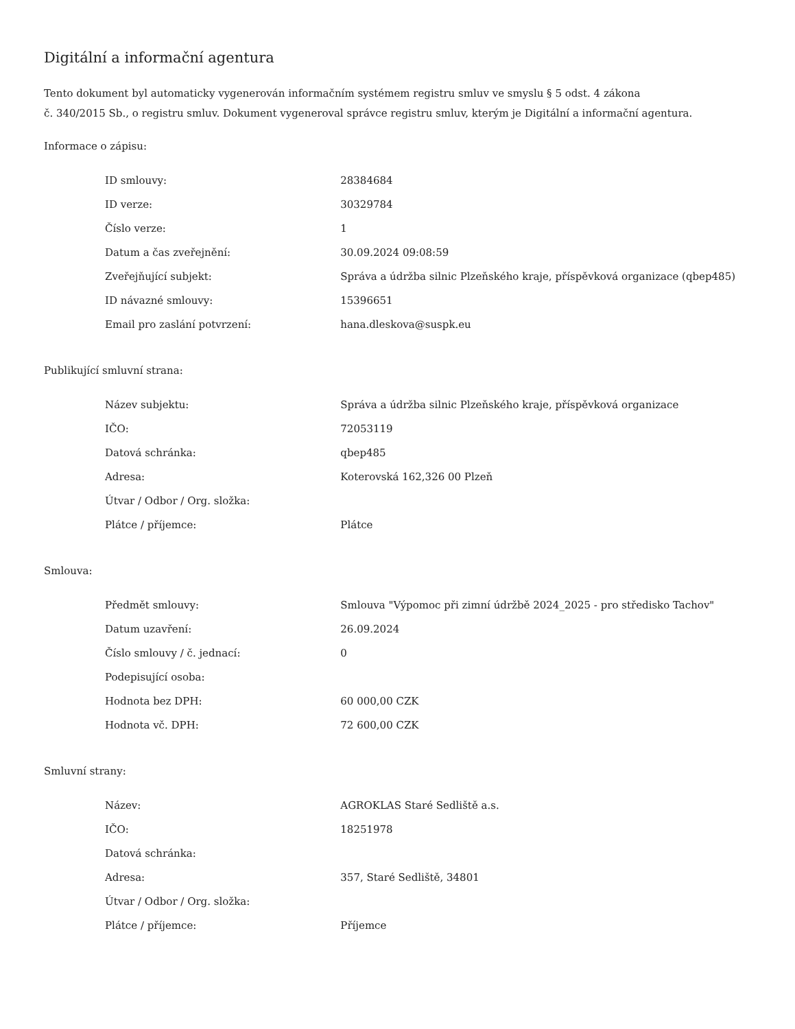Digitální a informační agentura
Tento dokument byl automaticky vygenerován informačním systémem registru smluv ve smyslu § 5 odst. 4 zákona
č. 340/2015 Sb., o registru smluv. Dokument vygeneroval správce registru smluv, kterým je Digitální a informační agentura.
Informace o zápisu:
| ID smlouvy: | 28384684 |
| ID verze: | 30329784 |
| Číslo verze: | 1 |
| Datum a čas zveřejnění: | 30.09.2024 09:08:59 |
| Zveřejňující subjekt: | Správa a údržba silnic Plzeňského kraje, příspěvková organizace (qbep485) |
| ID návazné smlouvy: | 15396651 |
| Email pro zaslání potvrzení: | hana.dleskova@suspk.eu |
Publikující smluvní strana:
| Název subjektu: | Správa a údržba silnic Plzeňského kraje, příspěvková organizace |
| IČO: | 72053119 |
| Datová schránka: | qbep485 |
| Adresa: | Koterovská 162,326 00 Plzeň |
| Útvar / Odbor / Org. složka: | |
| Plátce / příjemce: | Plátce |
Smlouva:
| Předmět smlouvy: | Smlouva "Výpomoc při zimní údržbě 2024_2025 - pro středisko Tachov" |
| Datum uzavření: | 26.09.2024 |
| Číslo smlouvy / č. jednací: | 0 |
| Podepisující osoba: | |
| Hodnota bez DPH: | 60 000,00 CZK |
| Hodnota vč. DPH: | 72 600,00 CZK |
Smluvní strany:
| Název: | AGROKLAS Staré Sedliště a.s. |
| IČO: | 18251978 |
| Datová schránka: | |
| Adresa: | 357, Staré Sedliště, 34801 |
| Útvar / Odbor / Org. složka: | |
| Plátce / příjemce: | Příjemce |